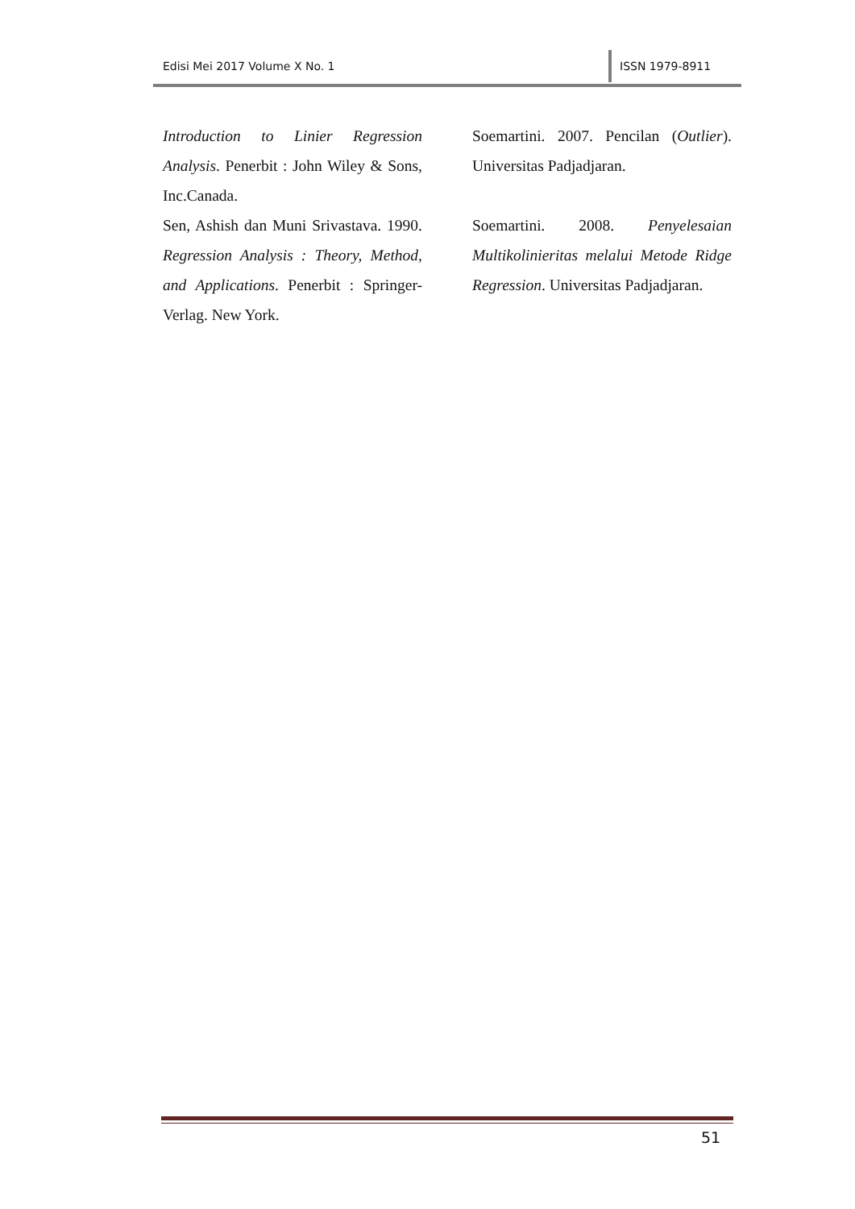Edisi Mei 2017 Volume X No. 1
ISSN 1979-8911
Introduction to Linier Regression Analysis. Penerbit : John Wiley & Sons, Inc.Canada.
Sen, Ashish dan Muni Srivastava. 1990. Regression Analysis : Theory, Method, and Applications. Penerbit : Springer-Verlag. New York.
Soemartini. 2007. Pencilan (Outlier). Universitas Padjadjaran.
Soemartini. 2008. Penyelesaian Multikolinieritas melalui Metode Ridge Regression. Universitas Padjadjaran.
51